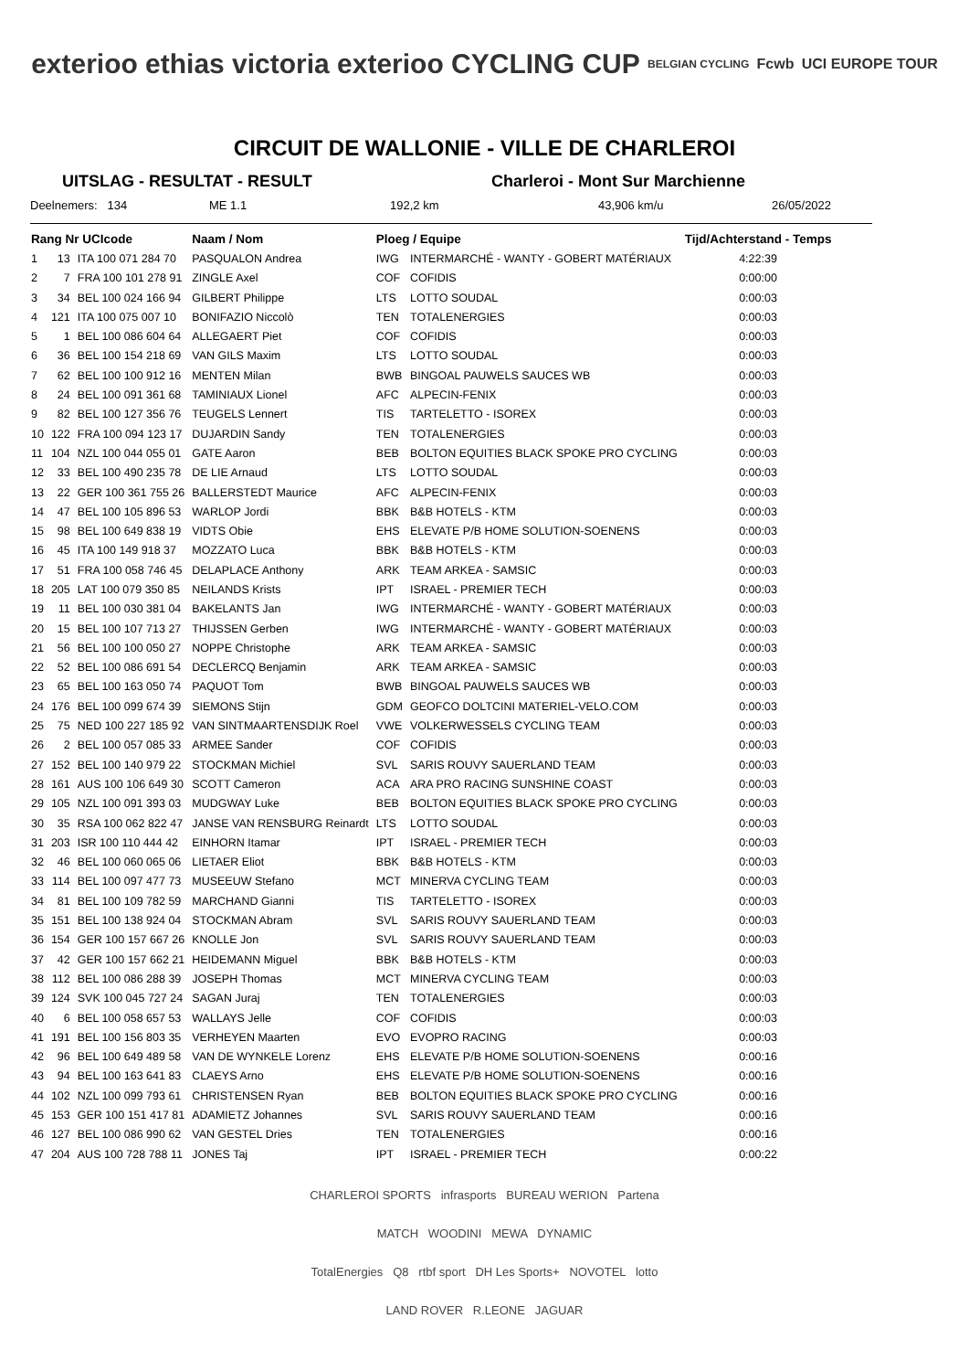exterioo ethias victoria exterioo CYCLING CUP BELGIAN CYCLING Fcwb UCI EUROPE TOUR
CIRCUIT DE WALLONIE - VILLE DE CHARLEROI
UITSLAG - RESULTAT - RESULT Charleroi - Mont Sur Marchienne
Deelnemers: 134 ME 1.1 192,2 km 43,906 km/u 26/05/2022
| Rang Nr UCIcode | | | Naam / Nom | Ploeg / Equipe | | Tijd/Achterstand - Temps |
| --- | --- | --- | --- | --- | --- | --- |
| 1 | 13 | ITA 100 071 284 70 | PASQUALON Andrea | IWG | INTERMARCHÉ - WANTY - GOBERT MATÉRIAUX | 4:22:39 |
| 2 | 7 | FRA 100 101 278 91 | ZINGLE Axel | COF | COFIDIS | 0:00:00 |
| 3 | 34 | BEL 100 024 166 94 | GILBERT Philippe | LTS | LOTTO SOUDAL | 0:00:03 |
| 4 | 121 | ITA 100 075 007 10 | BONIFAZIO Niccolò | TEN | TOTALENERGIES | 0:00:03 |
| 5 | 1 | BEL 100 086 604 64 | ALLEGAERT Piet | COF | COFIDIS | 0:00:03 |
| 6 | 36 | BEL 100 154 218 69 | VAN GILS Maxim | LTS | LOTTO SOUDAL | 0:00:03 |
| 7 | 62 | BEL 100 100 912 16 | MENTEN Milan | BWB | BINGOAL PAUWELS SAUCES WB | 0:00:03 |
| 8 | 24 | BEL 100 091 361 68 | TAMINIAUX Lionel | AFC | ALPECIN-FENIX | 0:00:03 |
| 9 | 82 | BEL 100 127 356 76 | TEUGELS Lennert | TIS | TARTELETTO - ISOREX | 0:00:03 |
| 10 | 122 | FRA 100 094 123 17 | DUJARDIN Sandy | TEN | TOTALENERGIES | 0:00:03 |
| 11 | 104 | NZL 100 044 055 01 | GATE Aaron | BEB | BOLTON EQUITIES BLACK SPOKE PRO CYCLING | 0:00:03 |
| 12 | 33 | BEL 100 490 235 78 | DE LIE Arnaud | LTS | LOTTO SOUDAL | 0:00:03 |
| 13 | 22 | GER 100 361 755 26 | BALLERSTEDT Maurice | AFC | ALPECIN-FENIX | 0:00:03 |
| 14 | 47 | BEL 100 105 896 53 | WARLOP Jordi | BBK | B&B HOTELS - KTM | 0:00:03 |
| 15 | 98 | BEL 100 649 838 19 | VIDTS Obie | EHS | ELEVATE P/B HOME SOLUTION-SOENENS | 0:00:03 |
| 16 | 45 | ITA 100 149 918 37 | MOZZATO Luca | BBK | B&B HOTELS - KTM | 0:00:03 |
| 17 | 51 | FRA 100 058 746 45 | DELAPLACE Anthony | ARK | TEAM ARKEA - SAMSIC | 0:00:03 |
| 18 | 205 | LAT 100 079 350 85 | NEILANDS Krists | IPT | ISRAEL - PREMIER TECH | 0:00:03 |
| 19 | 11 | BEL 100 030 381 04 | BAKELANTS Jan | IWG | INTERMARCHÉ - WANTY - GOBERT MATÉRIAUX | 0:00:03 |
| 20 | 15 | BEL 100 107 713 27 | THIJSSEN Gerben | IWG | INTERMARCHÉ - WANTY - GOBERT MATÉRIAUX | 0:00:03 |
| 21 | 56 | BEL 100 100 050 27 | NOPPE Christophe | ARK | TEAM ARKEA - SAMSIC | 0:00:03 |
| 22 | 52 | BEL 100 086 691 54 | DECLERCQ Benjamin | ARK | TEAM ARKEA - SAMSIC | 0:00:03 |
| 23 | 65 | BEL 100 163 050 74 | PAQUOT Tom | BWB | BINGOAL PAUWELS SAUCES WB | 0:00:03 |
| 24 | 176 | BEL 100 099 674 39 | SIEMONS Stijn | GDM | GEOFCO DOLTCINI MATERIEL-VELO.COM | 0:00:03 |
| 25 | 75 | NED 100 227 185 92 | VAN SINTMAARTENSDIJK Roel | VWE | VOLKERWESSELS CYCLING TEAM | 0:00:03 |
| 26 | 2 | BEL 100 057 085 33 | ARMEE Sander | COF | COFIDIS | 0:00:03 |
| 27 | 152 | BEL 100 140 979 22 | STOCKMAN Michiel | SVL | SARIS ROUVY SAUERLAND TEAM | 0:00:03 |
| 28 | 161 | AUS 100 106 649 30 | SCOTT Cameron | ACA | ARA PRO RACING SUNSHINE COAST | 0:00:03 |
| 29 | 105 | NZL 100 091 393 03 | MUDGWAY Luke | BEB | BOLTON EQUITIES BLACK SPOKE PRO CYCLING | 0:00:03 |
| 30 | 35 | RSA 100 062 822 47 | JANSE VAN RENSBURG Reinardt | LTS | LOTTO SOUDAL | 0:00:03 |
| 31 | 203 | ISR 100 110 444 42 | EINHORN Itamar | IPT | ISRAEL - PREMIER TECH | 0:00:03 |
| 32 | 46 | BEL 100 060 065 06 | LIETAER Eliot | BBK | B&B HOTELS - KTM | 0:00:03 |
| 33 | 114 | BEL 100 097 477 73 | MUSEEUW Stefano | MCT | MINERVA CYCLING TEAM | 0:00:03 |
| 34 | 81 | BEL 100 109 782 59 | MARCHAND Gianni | TIS | TARTELETTO - ISOREX | 0:00:03 |
| 35 | 151 | BEL 100 138 924 04 | STOCKMAN Abram | SVL | SARIS ROUVY SAUERLAND TEAM | 0:00:03 |
| 36 | 154 | GER 100 157 667 26 | KNOLLE Jon | SVL | SARIS ROUVY SAUERLAND TEAM | 0:00:03 |
| 37 | 42 | GER 100 157 662 21 | HEIDEMANN Miguel | BBK | B&B HOTELS - KTM | 0:00:03 |
| 38 | 112 | BEL 100 086 288 39 | JOSEPH Thomas | MCT | MINERVA CYCLING TEAM | 0:00:03 |
| 39 | 124 | SVK 100 045 727 24 | SAGAN Juraj | TEN | TOTALENERGIES | 0:00:03 |
| 40 | 6 | BEL 100 058 657 53 | WALLAYS Jelle | COF | COFIDIS | 0:00:03 |
| 41 | 191 | BEL 100 156 803 35 | VERHEYEN Maarten | EVO | EVOPRO RACING | 0:00:03 |
| 42 | 96 | BEL 100 649 489 58 | VAN DE WYNKELE Lorenz | EHS | ELEVATE P/B HOME SOLUTION-SOENENS | 0:00:16 |
| 43 | 94 | BEL 100 163 641 83 | CLAEYS Arno | EHS | ELEVATE P/B HOME SOLUTION-SOENENS | 0:00:16 |
| 44 | 102 | NZL 100 099 793 61 | CHRISTENSEN Ryan | BEB | BOLTON EQUITIES BLACK SPOKE PRO CYCLING | 0:00:16 |
| 45 | 153 | GER 100 151 417 81 | ADAMIETZ Johannes | SVL | SARIS ROUVY SAUERLAND TEAM | 0:00:16 |
| 46 | 127 | BEL 100 086 990 62 | VAN GESTEL Dries | TEN | TOTALENERGIES | 0:00:16 |
| 47 | 204 | AUS 100 728 788 11 | JONES Taj | IPT | ISRAEL - PREMIER TECH | 0:00:22 |
CHARLEROI SPORTS infrasports BUREAU WERION Partena
MATCH WOODINI MEWA DYNAMIC
TotalEnergies Q8 rtbf sport DH Les Sports+ NOVOTEL lotto
LAND ROVER R.LEONE JAGUAR